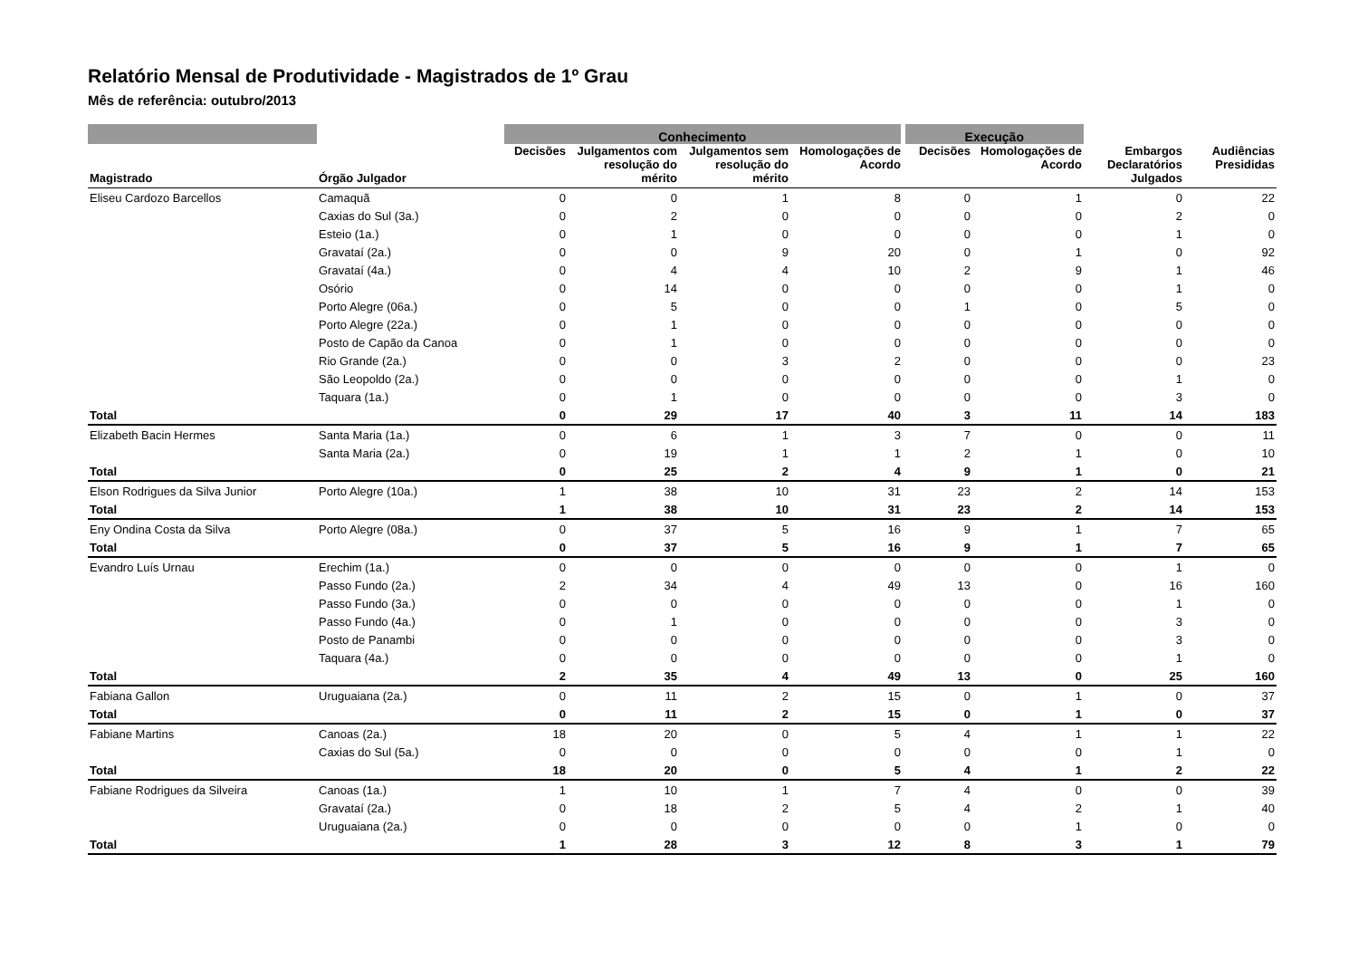Relatório Mensal de Produtividade - Magistrados de 1º Grau
Mês de referência: outubro/2013
| | | Conhecimento | | | | Execução | | | |
| --- | --- | --- | --- | --- | --- | --- | --- | --- | --- |
| Magistrado | Órgão Julgador | Decisões | Julgamentos com resolução do mérito | Julgamentos sem resolução do mérito | Homologações de Acordo | Decisões | Homologações de Acordo | Embargos Declaratórios Julgados | Audiências Presididas |
| Eliseu Cardozo Barcellos | Camaquã | 0 | 0 | 1 | 8 | 0 | 1 | 0 | 22 |
| | Caxias do Sul (3a.) | 0 | 2 | 0 | 0 | 0 | 0 | 2 | 0 |
| | Esteio (1a.) | 0 | 1 | 0 | 0 | 0 | 0 | 1 | 0 |
| | Gravataí (2a.) | 0 | 0 | 9 | 20 | 0 | 1 | 0 | 92 |
| | Gravataí (4a.) | 0 | 4 | 4 | 10 | 2 | 9 | 1 | 46 |
| | Osório | 0 | 14 | 0 | 0 | 0 | 0 | 1 | 0 |
| | Porto Alegre (06a.) | 0 | 5 | 0 | 0 | 1 | 0 | 5 | 0 |
| | Porto Alegre (22a.) | 0 | 1 | 0 | 0 | 0 | 0 | 0 | 0 |
| | Posto de Capão da Canoa | 0 | 1 | 0 | 0 | 0 | 0 | 0 | 0 |
| | Rio Grande (2a.) | 0 | 0 | 3 | 2 | 0 | 0 | 0 | 23 |
| | São Leopoldo (2a.) | 0 | 0 | 0 | 0 | 0 | 0 | 1 | 0 |
| | Taquara (1a.) | 0 | 1 | 0 | 0 | 0 | 0 | 3 | 0 |
| Total | | 0 | 29 | 17 | 40 | 3 | 11 | 14 | 183 |
| Elizabeth Bacin Hermes | Santa Maria (1a.) | 0 | 6 | 1 | 3 | 7 | 0 | 0 | 11 |
| | Santa Maria (2a.) | 0 | 19 | 1 | 1 | 2 | 1 | 0 | 10 |
| Total | | 0 | 25 | 2 | 4 | 9 | 1 | 0 | 21 |
| Elson Rodrigues da Silva Junior | Porto Alegre (10a.) | 1 | 38 | 10 | 31 | 23 | 2 | 14 | 153 |
| Total | | 1 | 38 | 10 | 31 | 23 | 2 | 14 | 153 |
| Eny Ondina Costa da Silva | Porto Alegre (08a.) | 0 | 37 | 5 | 16 | 9 | 1 | 7 | 65 |
| Total | | 0 | 37 | 5 | 16 | 9 | 1 | 7 | 65 |
| Evandro Luís Urnau | Erechim (1a.) | 0 | 0 | 0 | 0 | 0 | 0 | 1 | 0 |
| | Passo Fundo (2a.) | 2 | 34 | 4 | 49 | 13 | 0 | 16 | 160 |
| | Passo Fundo (3a.) | 0 | 0 | 0 | 0 | 0 | 0 | 1 | 0 |
| | Passo Fundo (4a.) | 0 | 1 | 0 | 0 | 0 | 0 | 3 | 0 |
| | Posto de Panambi | 0 | 0 | 0 | 0 | 0 | 0 | 3 | 0 |
| | Taquara (4a.) | 0 | 0 | 0 | 0 | 0 | 0 | 1 | 0 |
| Total | | 2 | 35 | 4 | 49 | 13 | 0 | 25 | 160 |
| Fabiana Gallon | Uruguaiana (2a.) | 0 | 11 | 2 | 15 | 0 | 1 | 0 | 37 |
| Total | | 0 | 11 | 2 | 15 | 0 | 1 | 0 | 37 |
| Fabiane Martins | Canoas (2a.) | 18 | 20 | 0 | 5 | 4 | 1 | 1 | 22 |
| | Caxias do Sul (5a.) | 0 | 0 | 0 | 0 | 0 | 0 | 1 | 0 |
| Total | | 18 | 20 | 0 | 5 | 4 | 1 | 2 | 22 |
| Fabiane Rodrigues da Silveira | Canoas (1a.) | 1 | 10 | 1 | 7 | 4 | 0 | 0 | 39 |
| | Gravataí (2a.) | 0 | 18 | 2 | 5 | 4 | 2 | 1 | 40 |
| | Uruguaiana (2a.) | 0 | 0 | 0 | 0 | 0 | 1 | 0 | 0 |
| Total | | 1 | 28 | 3 | 12 | 8 | 3 | 1 | 79 |